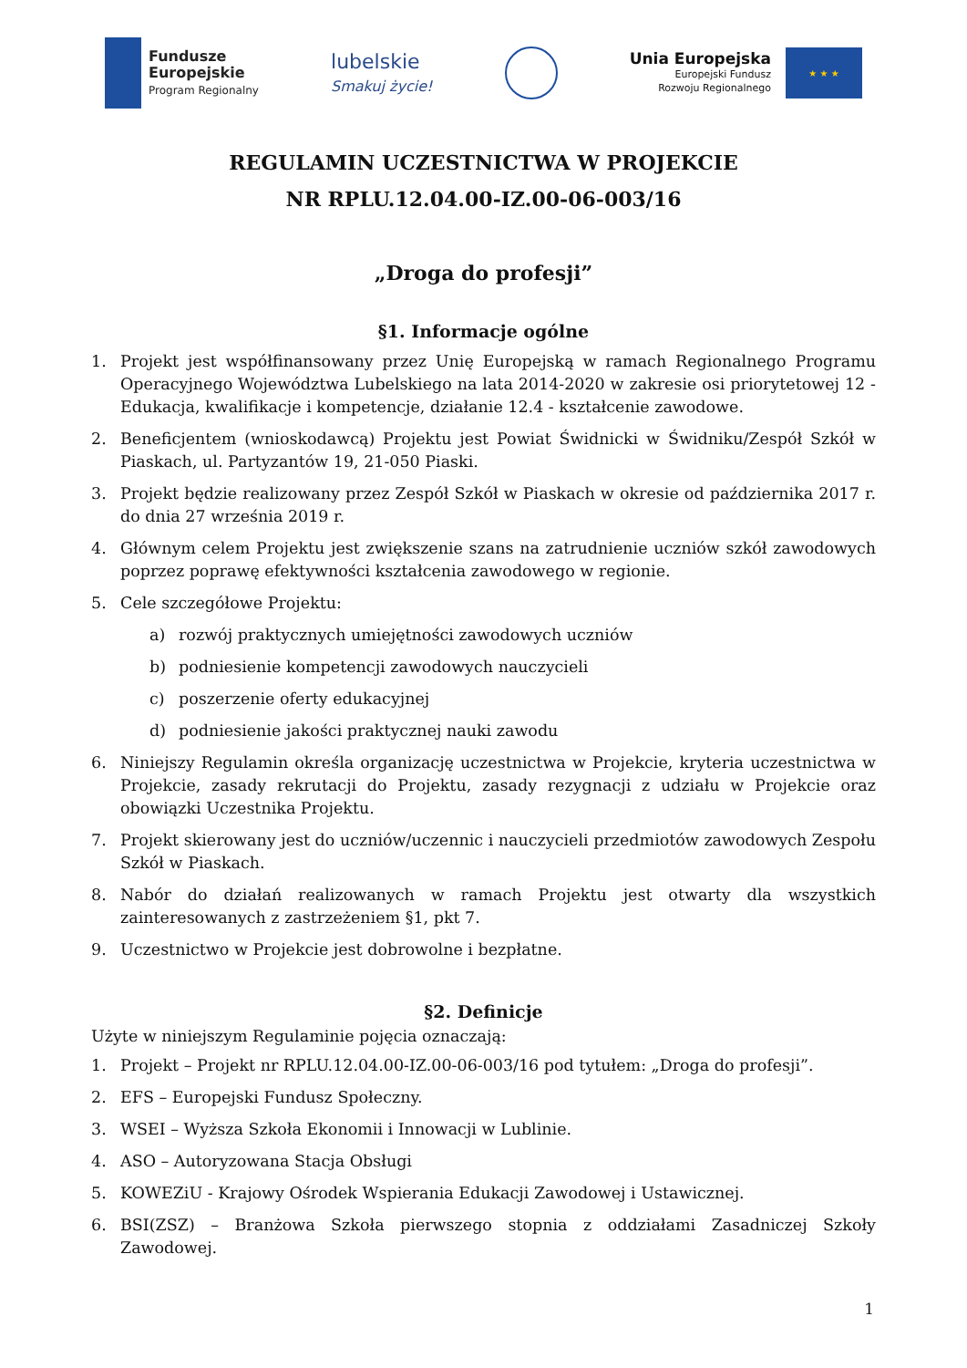Fundusze
Europejskie
Program Regionalny
lubelskie
Smakuj życie!
Unia Europejska
Europejski Fundusz
Rozwoju Regionalnego
★ ★ ★
REGULAMIN UCZESTNICTWA W PROJEKCIE
NR RPLU.12.04.00-IZ.00-06-003/16
„Droga do profesji”
§1. Informacje ogólne
1. Projekt jest współfinansowany przez Unię Europejską w ramach Regionalnego Programu Operacyjnego Województwa Lubelskiego na lata 2014-2020 w zakresie osi priorytetowej 12 -Edukacja, kwalifikacje i kompetencje, działanie 12.4 - kształcenie zawodowe.
2. Beneficjentem (wnioskodawcą) Projektu jest Powiat Świdnicki w Świdniku/Zespół Szkół w Piaskach, ul. Partyzantów 19, 21-050 Piaski.
3. Projekt będzie realizowany przez Zespół Szkół w Piaskach w okresie od października 2017 r. do dnia 27 września 2019 r.
4. Głównym celem Projektu jest zwiększenie szans na zatrudnienie uczniów szkół zawodowych poprzez poprawę efektywności kształcenia zawodowego w regionie.
5. Cele szczegółowe Projektu:
a) rozwój praktycznych umiejętności zawodowych uczniów
b) podniesienie kompetencji zawodowych nauczycieli
c) poszerzenie oferty edukacyjnej
d) podniesienie jakości praktycznej nauki zawodu
6. Niniejszy Regulamin określa organizację uczestnictwa w Projekcie, kryteria uczestnictwa w Projekcie, zasady rekrutacji do Projektu, zasady rezygnacji z udziału w Projekcie oraz obowiązki Uczestnika Projektu.
7. Projekt skierowany jest do uczniów/uczennic i nauczycieli przedmiotów zawodowych Zespołu Szkół w Piaskach.
8. Nabór do działań realizowanych w ramach Projektu jest otwarty dla wszystkich zainteresowanych z zastrzeżeniem §1, pkt 7.
9. Uczestnictwo w Projekcie jest dobrowolne i bezpłatne.
§2. Definicje
Użyte w niniejszym Regulaminie pojęcia oznaczają:
1. Projekt – Projekt nr RPLU.12.04.00-IZ.00-06-003/16 pod tytułem: „Droga do profesji”.
2. EFS – Europejski Fundusz Społeczny.
3. WSEI – Wyższa Szkoła Ekonomii i Innowacji w Lublinie.
4. ASO – Autoryzowana Stacja Obsługi
5. KOWEZiU - Krajowy Ośrodek Wspierania Edukacji Zawodowej i Ustawicznej.
6. BSI(ZSZ) – Branżowa Szkoła pierwszego stopnia z oddziałami Zasadniczej Szkoły Zawodowej.
1